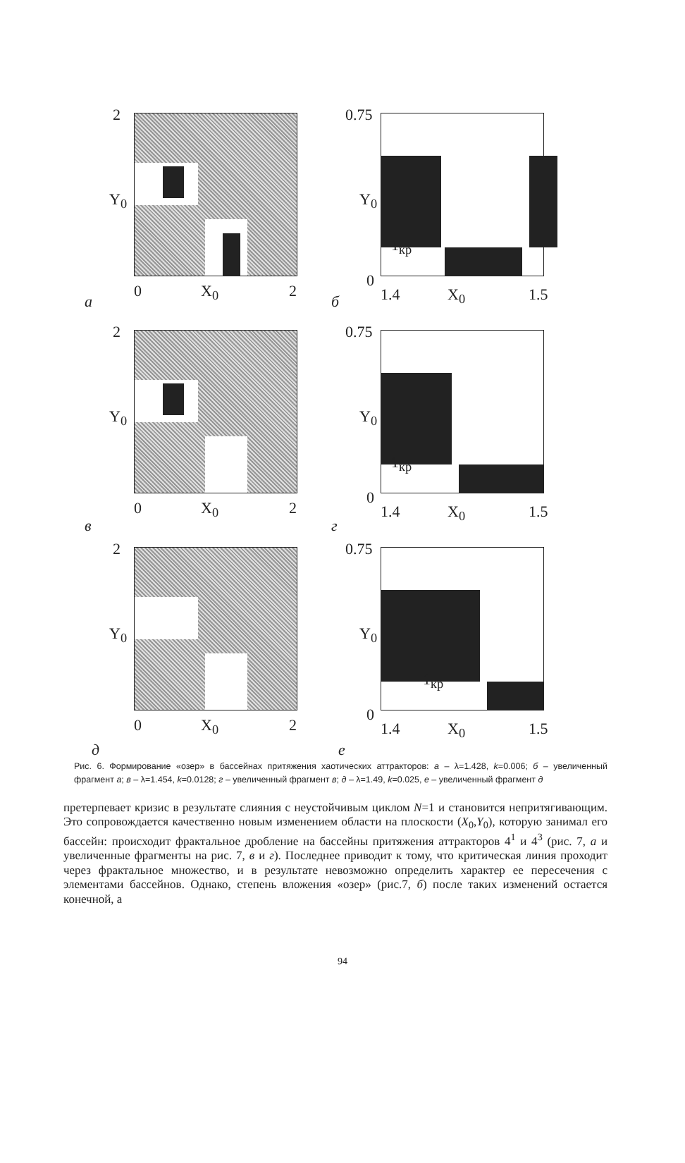2
Y<sub>0</sub>
0 X<sub>0</sub> 2
а
0.75
Y<sub>0</sub>
1<sub>кр</sub>
0
1.4 X<sub>0</sub> 1.5 б
2
Y<sub>0</sub>
0 X<sub>0</sub> 2
в
0.75
Y<sub>0</sub>
1<sub>кр</sub>
0
1.4 X<sub>0</sub> 1.5
г
2
Y<sub>0</sub>
0 X<sub>0</sub> 2
д
0.75
Y<sub>0</sub>
1<sub>кр</sub>
0
1.4 X<sub>0</sub> 1.5
е
Рис. 6. Формирование «озер» в бассейнах притяжения хаотических аттракторов: а – λ=1.428, k=0.006; б – увеличенный фрагмент а; в – λ=1.454, k=0.0128; г – увеличенный фрагмент в; д – λ=1.49, k=0.025, е – увеличенный фрагмент д
претерпевает кризис в результате слияния с неустойчивым циклом N=1 и становится непритягивающим. Это сопровождается качественно новым изменением области на плоскости (X<sub>0</sub>,Y<sub>0</sub>), которую занимал его бассейн: происходит фрактальное дробление на бассейны притяжения аттракторов 4<sup>1</sup> и 4<sup>3</sup> (рис. 7, а и увеличенные фрагменты на рис. 7, в и г). Последнее приводит к тому, что критическая линия проходит через фрактальное множество, и в результате невозможно определить характер ее пересечения с элементами бассейнов. Однако, степень вложения «озер» (рис.7, б) после таких изменений остается конечной, а
94